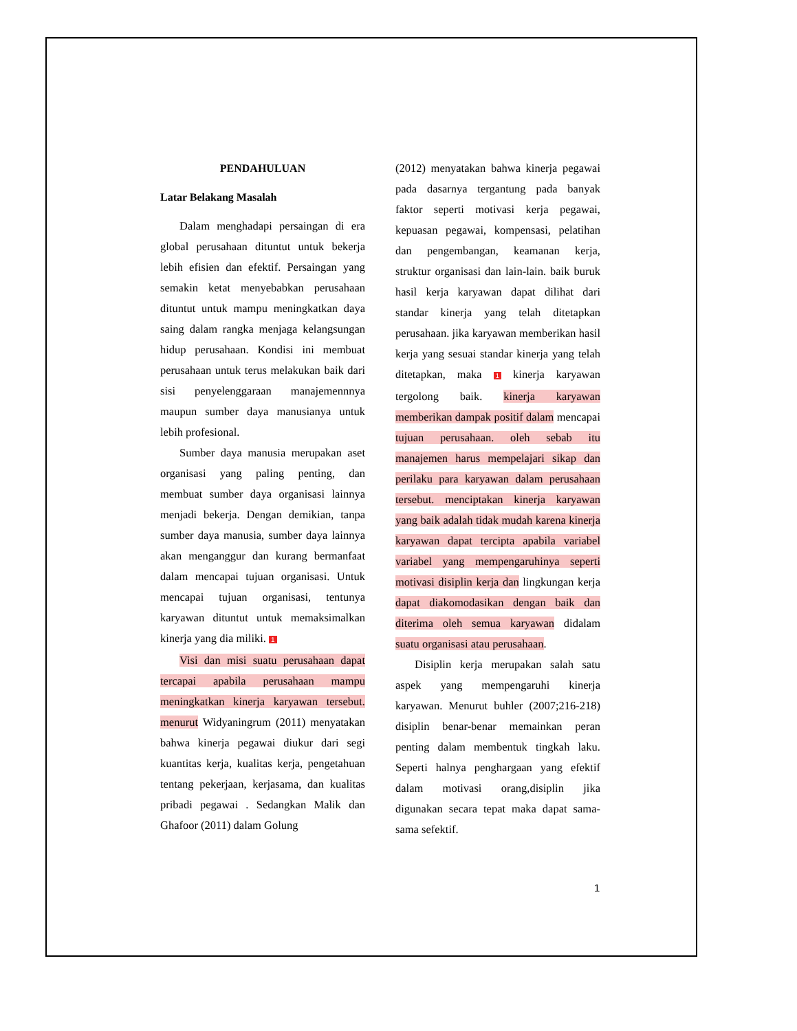PENDAHULUAN
Latar Belakang Masalah
Dalam menghadapi persaingan di era global perusahaan dituntut untuk bekerja lebih efisien dan efektif. Persaingan yang semakin ketat menyebabkan perusahaan dituntut untuk mampu meningkatkan daya saing dalam rangka menjaga kelangsungan hidup perusahaan. Kondisi ini membuat perusahaan untuk terus melakukan baik dari sisi penyelenggaraan manajemennnya maupun sumber daya manusianya untuk lebih profesional.
Sumber daya manusia merupakan aset organisasi yang paling penting, dan membuat sumber daya organisasi lainnya menjadi bekerja. Dengan demikian, tanpa sumber daya manusia, sumber daya lainnya akan menganggur dan kurang bermanfaat dalam mencapai tujuan organisasi. Untuk mencapai tujuan organisasi, tentunya karyawan dituntut untuk memaksimalkan kinerja yang dia miliki. 1
Visi dan misi suatu perusahaan dapat tercapai apabila perusahaan mampu meningkatkan kinerja karyawan tersebut. menurut Widyaningrum (2011) menyatakan bahwa kinerja pegawai diukur dari segi kuantitas kerja, kualitas kerja, pengetahuan tentang pekerjaan, kerjasama, dan kualitas pribadi pegawai . Sedangkan Malik dan Ghafoor (2011) dalam Golung
(2012) menyatakan bahwa kinerja pegawai pada dasarnya tergantung pada banyak faktor seperti motivasi kerja pegawai, kepuasan pegawai, kompensasi, pelatihan dan pengembangan, keamanan kerja, struktur organisasi dan lain-lain. baik buruk hasil kerja karyawan dapat dilihat dari standar kinerja yang telah ditetapkan perusahaan. jika karyawan memberikan hasil kerja yang sesuai standar kinerja yang telah ditetapkan, maka 1 kinerja karyawan tergolong baik. kinerja karyawan memberikan dampak positif dalam mencapai tujuan perusahaan. oleh sebab itu manajemen harus mempelajari sikap dan perilaku para karyawan dalam perusahaan tersebut. menciptakan kinerja karyawan yang baik adalah tidak mudah karena kinerja karyawan dapat tercipta apabila variabel variabel yang mempengaruhinya seperti motivasi disiplin kerja dan lingkungan kerja dapat diakomodasikan dengan baik dan diterima oleh semua karyawan didalam suatu organisasi atau perusahaan.
Disiplin kerja merupakan salah satu aspek yang mempengaruhi kinerja karyawan. Menurut buhler (2007;216-218) disiplin benar-benar memainkan peran penting dalam membentuk tingkah laku. Seperti halnya penghargaan yang efektif dalam motivasi orang,disiplin jika digunakan secara tepat maka dapat sama-sama sefektif.
1